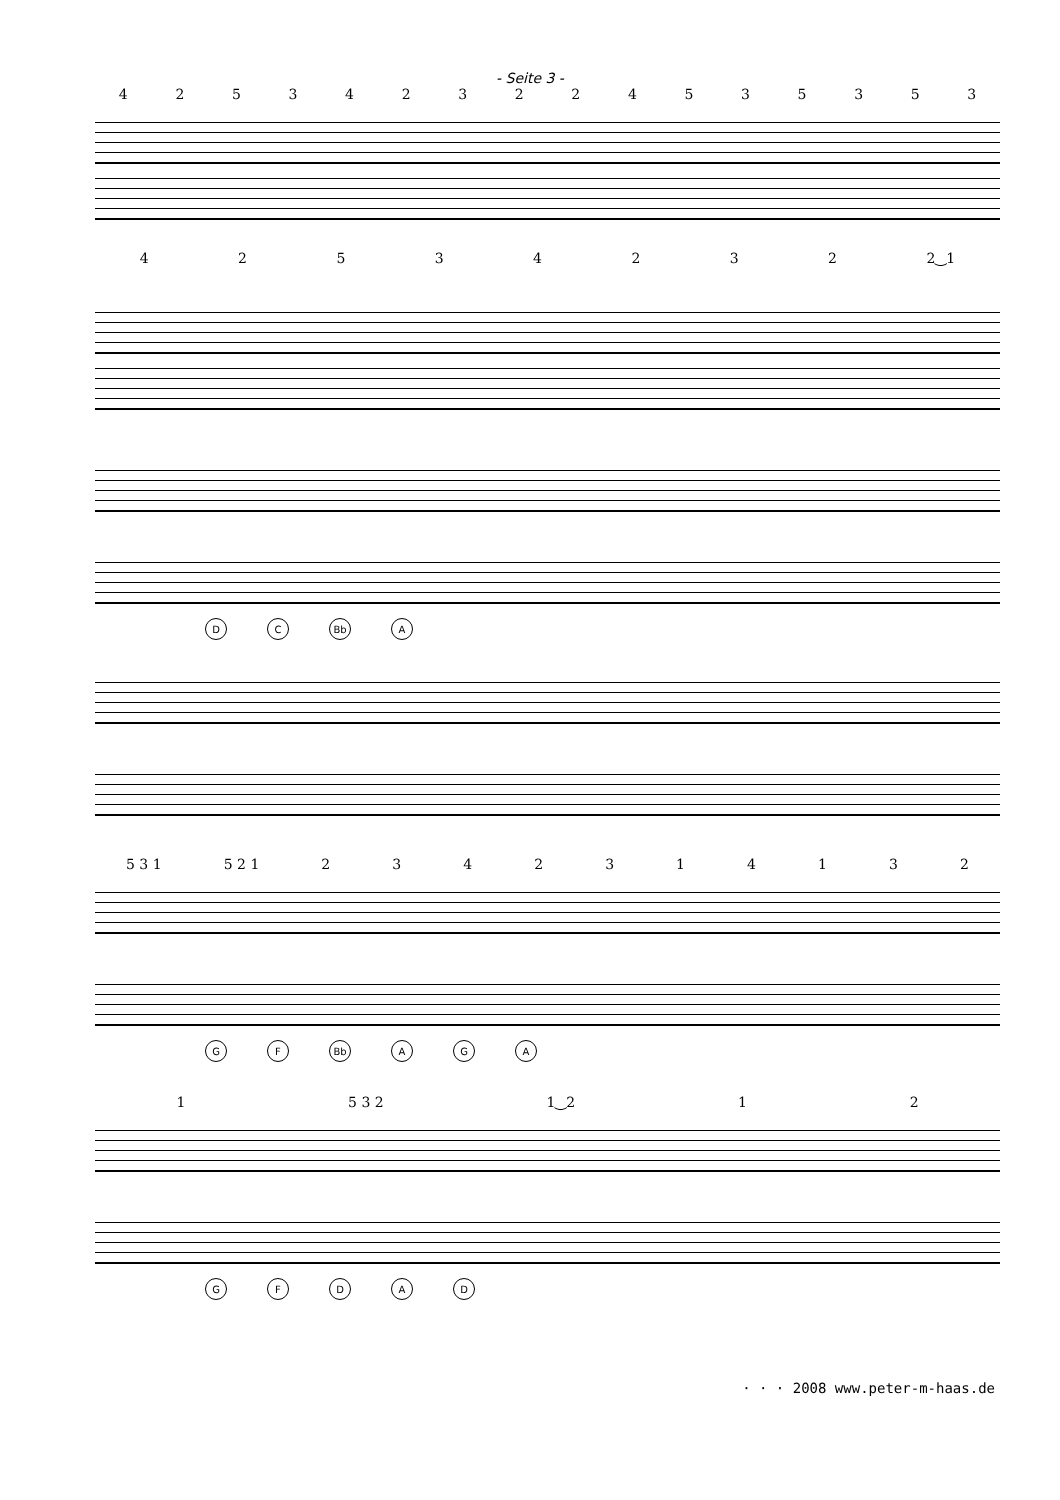- Seite 3 -
4253423224535353
42534232 2‿1
DC Bb A
5 3 1 5 2 1 2342314132
GF Bb AGA
1 5 3 2 1‿2 12
GFDAD
· · · 2008 www.peter-m-haas.de